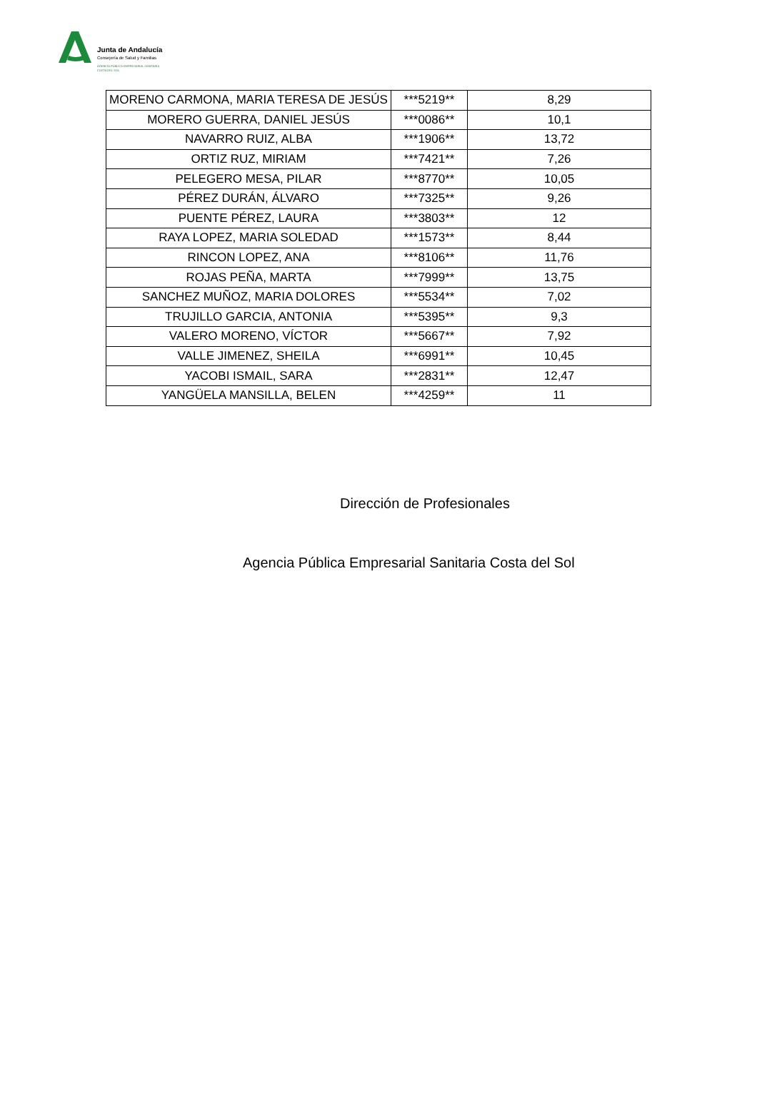Junta de Andalucía
Consejería de Salud y Familias
AGENCIA PÚBLICA EMPRESARIAL SANITARIA
COSTA DEL SOL
| MORENO CARMONA, MARIA TERESA DE JESÚS | ***5219** | 8,29 |
| MORERO GUERRA, DANIEL JESÚS | ***0086** | 10,1 |
| NAVARRO RUIZ, ALBA | ***1906** | 13,72 |
| ORTIZ RUZ, MIRIAM | ***7421** | 7,26 |
| PELEGERO MESA, PILAR | ***8770** | 10,05 |
| PÉREZ DURÁN, ÁLVARO | ***7325** | 9,26 |
| PUENTE PÉREZ, LAURA | ***3803** | 12 |
| RAYA LOPEZ, MARIA SOLEDAD | ***1573** | 8,44 |
| RINCON LOPEZ, ANA | ***8106** | 11,76 |
| ROJAS PEÑA, MARTA | ***7999** | 13,75 |
| SANCHEZ MUÑOZ, MARIA DOLORES | ***5534** | 7,02 |
| TRUJILLO GARCIA, ANTONIA | ***5395** | 9,3 |
| VALERO MORENO, VÍCTOR | ***5667** | 7,92 |
| VALLE JIMENEZ, SHEILA | ***6991** | 10,45 |
| YACOBI ISMAIL, SARA | ***2831** | 12,47 |
| YANGÜELA MANSILLA, BELEN | ***4259** | 11 |
Dirección de Profesionales
Agencia Pública Empresarial Sanitaria Costa del Sol